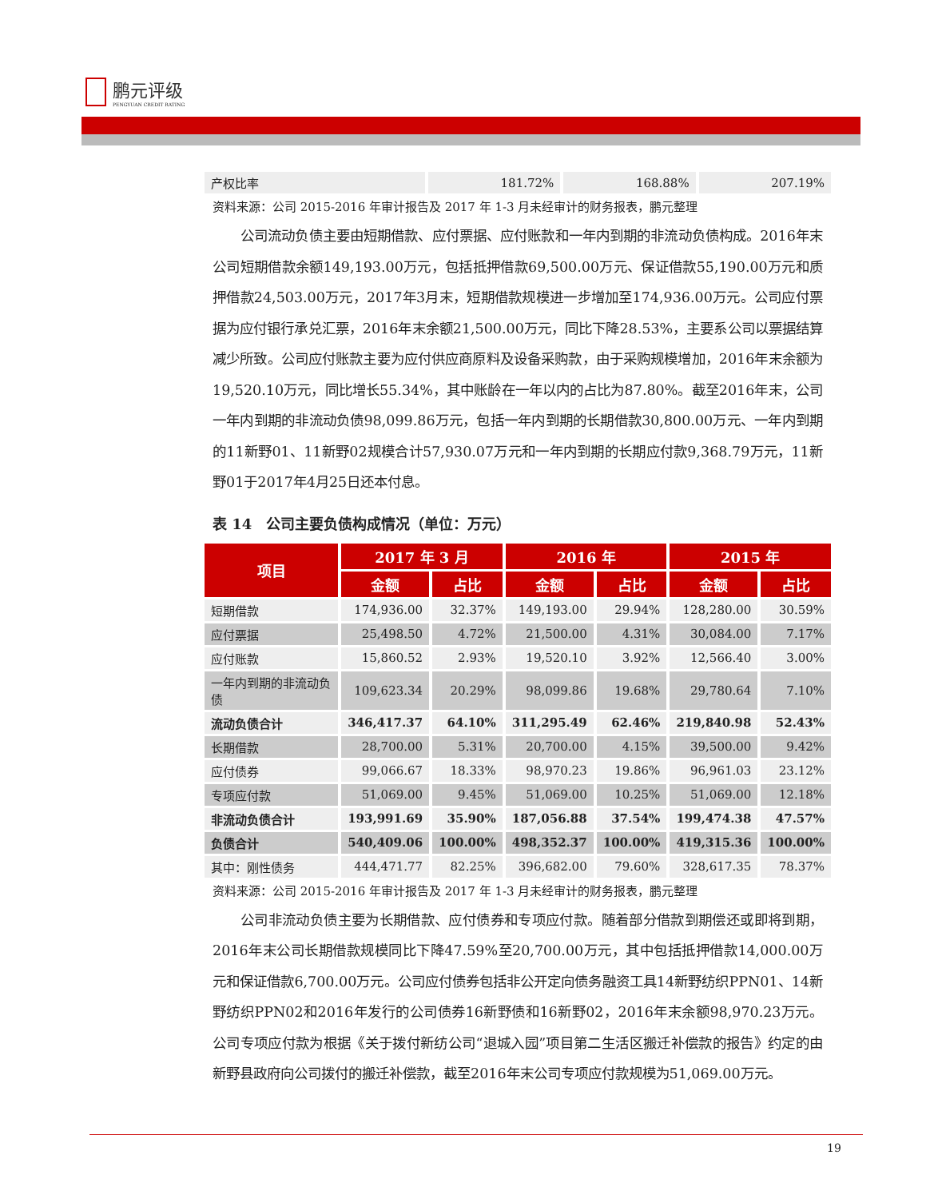鹏元评级
PENGYUAN CREDIT RATING
| 产权比率 | 181.72% | 168.88% | 207.19% |
资料来源：公司 2015-2016 年审计报告及 2017 年 1-3 月未经审计的财务报表，鹏元整理
公司流动负债主要由短期借款、应付票据、应付账款和一年内到期的非流动负债构成。2016年末公司短期借款余额149,193.00万元，包括抵押借款69,500.00万元、保证借款55,190.00万元和质押借款24,503.00万元，2017年3月末，短期借款规模进一步增加至174,936.00万元。公司应付票据为应付银行承兑汇票，2016年末余额21,500.00万元，同比下降28.53%，主要系公司以票据结算减少所致。公司应付账款主要为应付供应商原料及设备采购款，由于采购规模增加，2016年末余额为19,520.10万元，同比增长55.34%，其中账龄在一年以内的占比为87.80%。截至2016年末，公司一年内到期的非流动负债98,099.86万元，包括一年内到期的长期借款30,800.00万元、一年内到期的11新野01、11新野02规模合计57,930.07万元和一年内到期的长期应付款9,368.79万元，11新野01于2017年4月25日还本付息。
表 14　公司主要负债构成情况（单位：万元）
| 项目 | 2017 年 3 月 | | 2016 年 | | 2015 年 | |
| --- | --- | --- | --- | --- | --- | --- |
| | 金额 | 占比 | 金额 | 占比 | 金额 | 占比 |
| 短期借款 | 174,936.00 | 32.37% | 149,193.00 | 29.94% | 128,280.00 | 30.59% |
| 应付票据 | 25,498.50 | 4.72% | 21,500.00 | 4.31% | 30,084.00 | 7.17% |
| 应付账款 | 15,860.52 | 2.93% | 19,520.10 | 3.92% | 12,566.40 | 3.00% |
| 一年内到期的非流动负债 | 109,623.34 | 20.29% | 98,099.86 | 19.68% | 29,780.64 | 7.10% |
| 流动负债合计 | 346,417.37 | 64.10% | 311,295.49 | 62.46% | 219,840.98 | 52.43% |
| 长期借款 | 28,700.00 | 5.31% | 20,700.00 | 4.15% | 39,500.00 | 9.42% |
| 应付债券 | 99,066.67 | 18.33% | 98,970.23 | 19.86% | 96,961.03 | 23.12% |
| 专项应付款 | 51,069.00 | 9.45% | 51,069.00 | 10.25% | 51,069.00 | 12.18% |
| 非流动负债合计 | 193,991.69 | 35.90% | 187,056.88 | 37.54% | 199,474.38 | 47.57% |
| 负债合计 | 540,409.06 | 100.00% | 498,352.37 | 100.00% | 419,315.36 | 100.00% |
| 其中：刚性债务 | 444,471.77 | 82.25% | 396,682.00 | 79.60% | 328,617.35 | 78.37% |
资料来源：公司 2015-2016 年审计报告及 2017 年 1-3 月未经审计的财务报表，鹏元整理
公司非流动负债主要为长期借款、应付债券和专项应付款。随着部分借款到期偿还或即将到期，2016年末公司长期借款规模同比下降47.59%至20,700.00万元，其中包括抵押借款14,000.00万元和保证借款6,700.00万元。公司应付债券包括非公开定向债务融资工具14新野纺织PPN01、14新野纺织PPN02和2016年发行的公司债券16新野债和16新野02，2016年末余额98,970.23万元。公司专项应付款为根据《关于拨付新纺公司“退城入园”项目第二生活区搬迁补偿款的报告》约定的由新野县政府向公司拨付的搬迁补偿款，截至2016年末公司专项应付款规模为51,069.00万元。
19